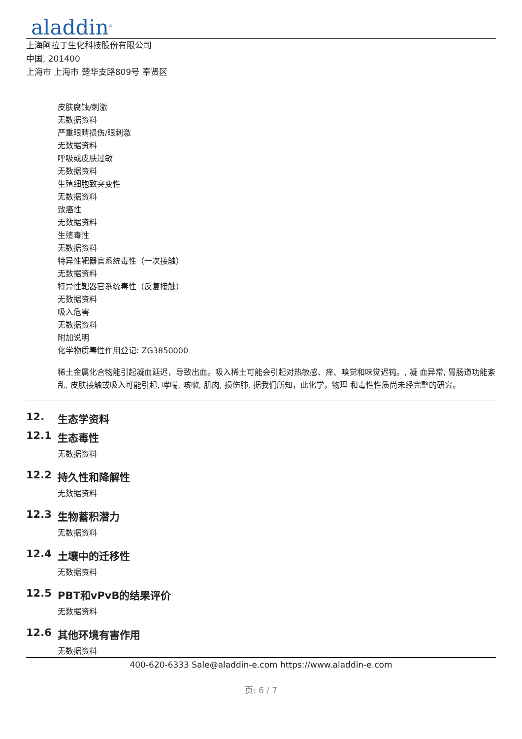aladdin<sup>®</sup>
上海阿拉丁生化科技股份有限公司
中国, 201400
上海市 上海市 楚华支路809号 奉贤区
皮肤腐蚀/刺激
无数据资料
严重眼睛损伤/眼刺激
无数据资料
呼吸或皮肤过敏
无数据资料
生殖细胞致突变性
无数据资料
致癌性
无数据资料
生殖毒性
无数据资料
特异性靶器官系统毒性（一次接触）
无数据资料
特异性靶器官系统毒性（反复接触）
无数据资料
吸入危害
无数据资料
附加说明
化学物质毒性作用登记: ZG3850000
稀土金属化合物能引起凝血延迟，导致出血。吸入稀土可能会引起对热敏感、痒、嗅觉和味觉迟钝。, 凝 血异常, 胃肠道功能紊乱, 皮肤接触或吸入可能引起, 哮喘, 咳嗽, 肌肉, 损伤肺, 据我们所知，此化学，物理 和毒性性质尚未经完整的研究。
12. 生态学资料
12.1 生态毒性
无数据资料
12.2 持久性和降解性
无数据资料
12.3 生物蓄积潜力
无数据资料
12.4 土壤中的迁移性
无数据资料
12.5 PBT和vPvB的结果评价
无数据资料
12.6 其他环境有害作用
无数据资料
400-620-6333 Sale@aladdin-e.com https://www.aladdin-e.com
页: 6 / 7